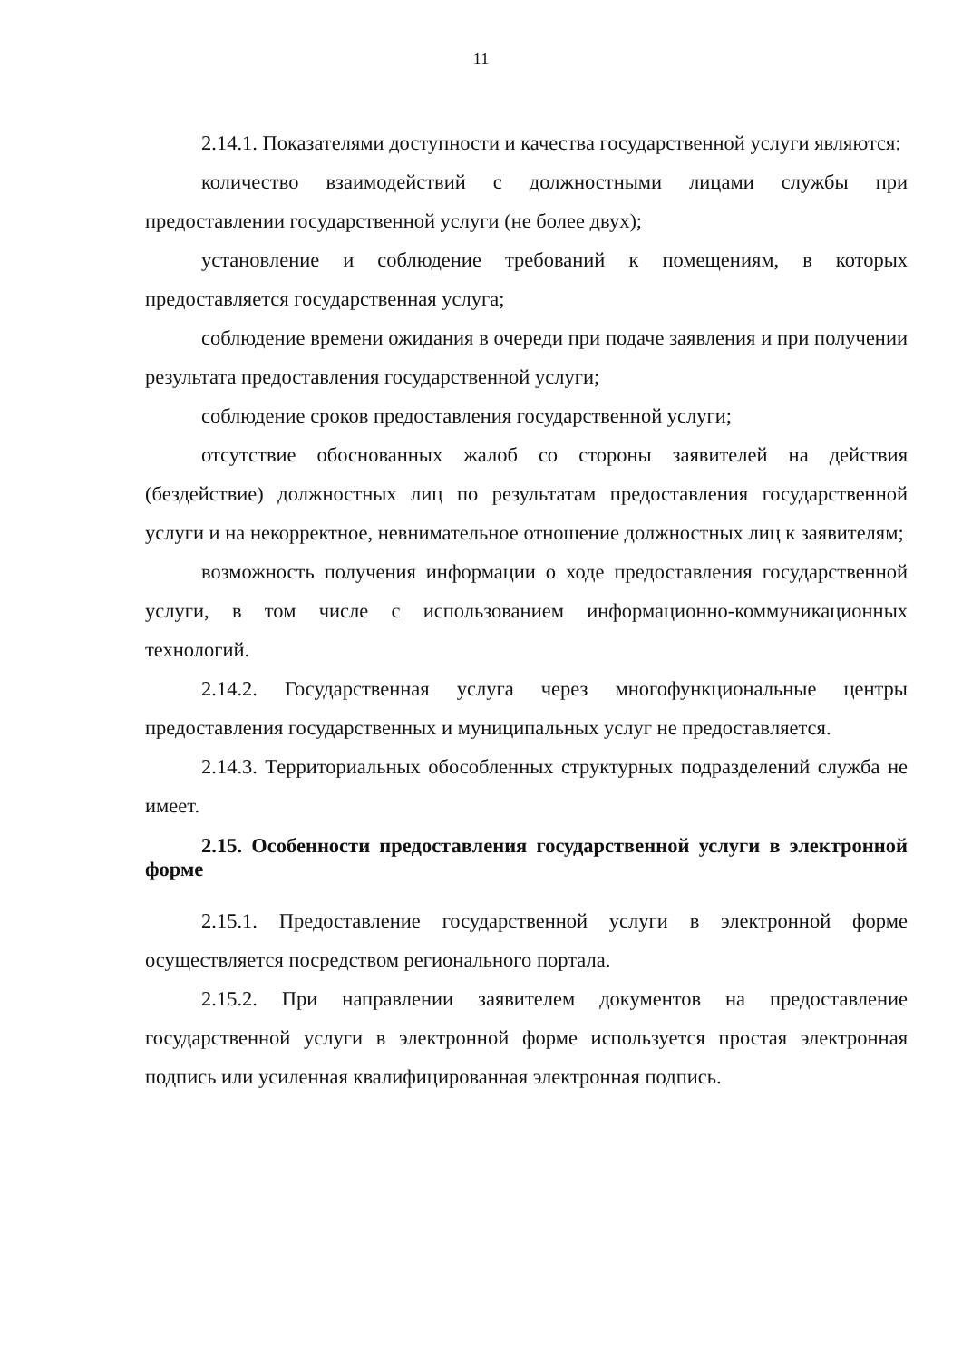11
2.14.1. Показателями доступности и качества государственной услуги являются:
количество взаимодействий с должностными лицами службы при предоставлении государственной услуги (не более двух);
установление и соблюдение требований к помещениям, в которых предоставляется государственная услуга;
соблюдение времени ожидания в очереди при подаче заявления и при получении результата предоставления государственной услуги;
соблюдение сроков предоставления государственной услуги;
отсутствие обоснованных жалоб со стороны заявителей на действия (бездействие) должностных лиц по результатам предоставления государственной услуги и на некорректное, невнимательное отношение должностных лиц к заявителям;
возможность получения информации о ходе предоставления государственной услуги, в том числе с использованием информационно-коммуникационных технологий.
2.14.2. Государственная услуга через многофункциональные центры предоставления государственных и муниципальных услуг не предоставляется.
2.14.3. Территориальных обособленных структурных подразделений служба не имеет.
2.15. Особенности предоставления государственной услуги в электронной форме
2.15.1. Предоставление государственной услуги в электронной форме осуществляется посредством регионального портала.
2.15.2. При направлении заявителем документов на предоставление государственной услуги в электронной форме используется простая электронная подпись или усиленная квалифицированная электронная подпись.